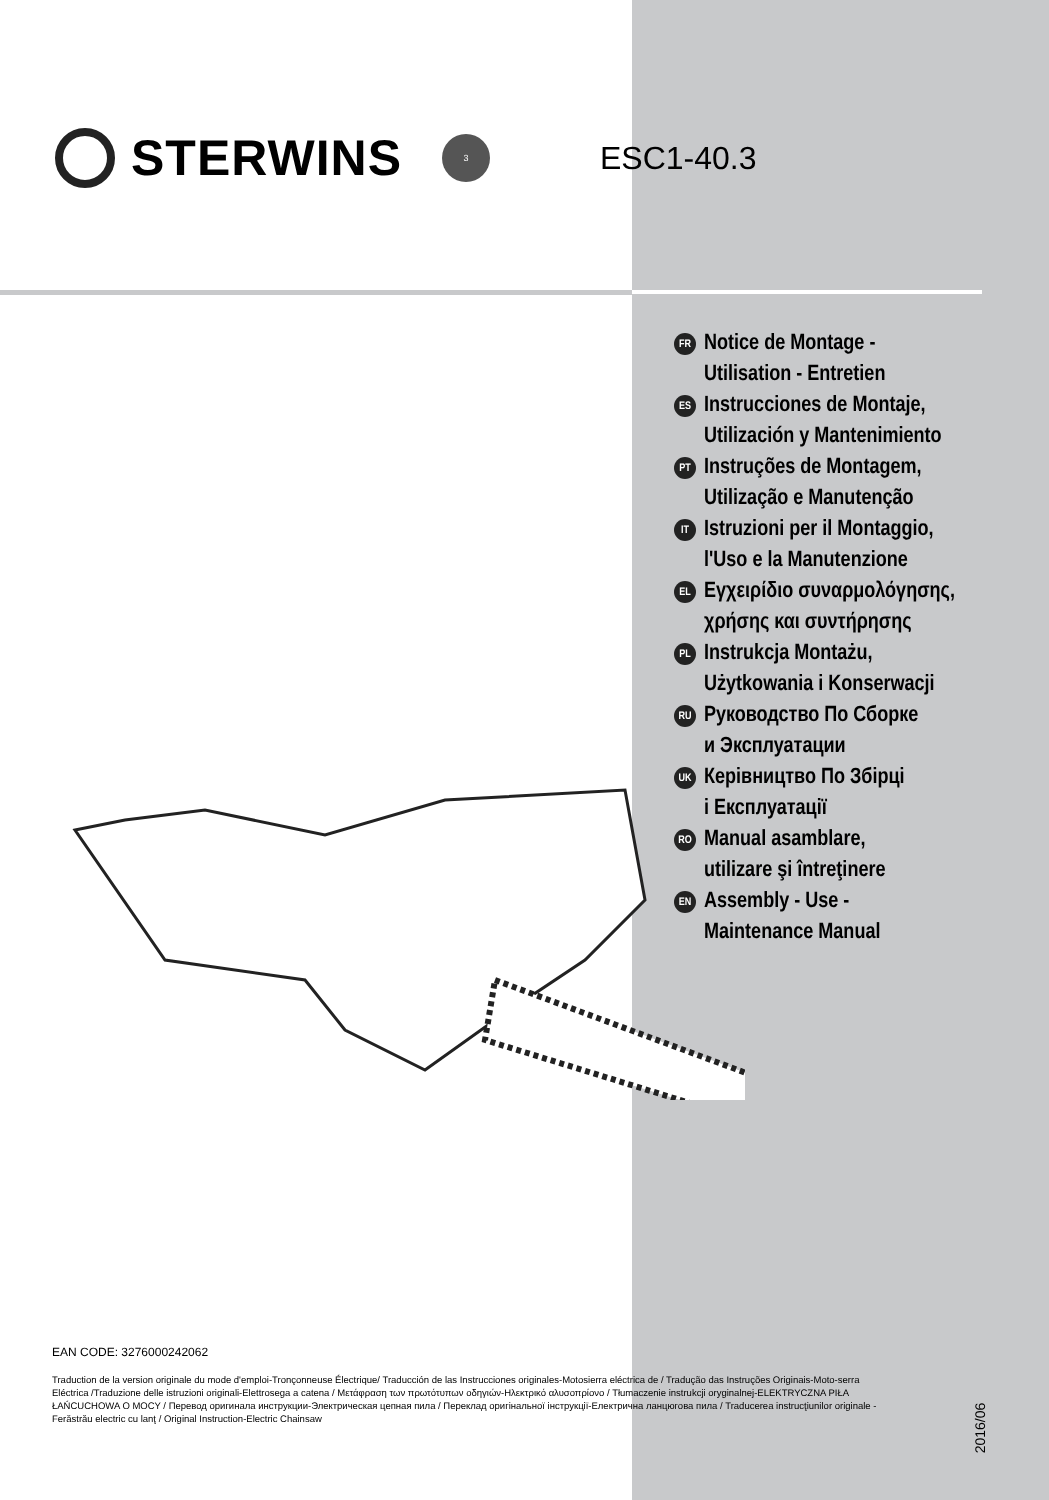STERWINS
3
ESC1-40.3
FR Notice de Montage -
Utilisation - Entretien
ES Instrucciones de Montaje,
Utilización y Mantenimiento
PT Instruções de Montagem,
Utilização e Manutenção
IT Istruzioni per il Montaggio,
l'Uso e la Manutenzione
EL Εγχειρίδιο συναρμολόγησης,
χρήσης και συντήρησης
PL Instrukcja Montażu,
Użytkowania i Konserwacji
RU Руководство По Сборке
и Эксплуатации
UK Керівництво По Збірці
і Експлуатації
RO Manual asamblare,
utilizare şi întreţinere
EN Assembly - Use -
Maintenance Manual
EAN CODE: 3276000242062
Traduction de la version originale du mode d'emploi-Tronçonneuse Électrique/ Traducción de las Instrucciones originales-Motosierra eléctrica de / Tradução das Instruções Originais-Moto-serra Eléctrica /Traduzione delle istruzioni originali-Elettrosega a catena / Μετάφραση των πρωτότυπων οδηγιών-Ηλεκτρικό αλυσοπρίονο / Tłumaczenie instrukcji oryginalnej-ELEKTRYCZNA PIŁA ŁAŃCUCHOWA O MOCY / Перевод оригинала инструкции-Электрическая цепная пила / Переклад оригінальної інструкції-Електрична ланцюгова пила / Traducerea instrucţiunilor originale -Ferăstrău electric cu lanţ / Original Instruction-Electric Chainsaw
2016/06